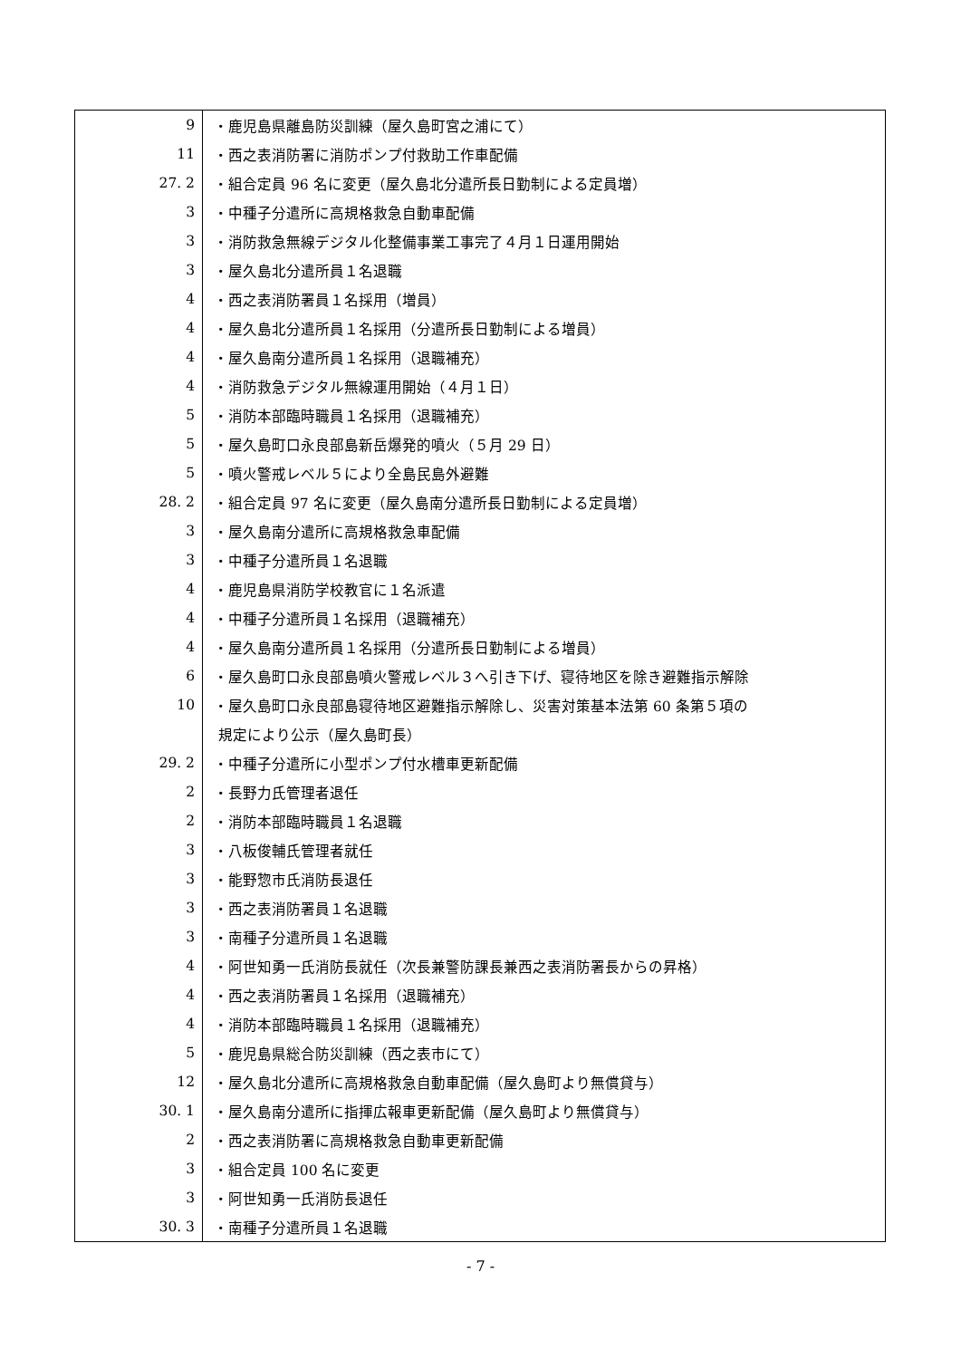| 9 | ・鹿児島県離島防災訓練（屋久島町宮之浦にて） |
| 11 | ・西之表消防署に消防ポンプ付救助工作車配備 |
| 27. 2 | ・組合定員 96 名に変更（屋久島北分遣所長日勤制による定員増） |
| 3 | ・中種子分遣所に高規格救急自動車配備 |
| 3 | ・消防救急無線デジタル化整備事業工事完了４月１日運用開始 |
| 3 | ・屋久島北分遣所員１名退職 |
| 4 | ・西之表消防署員１名採用（増員） |
| 4 | ・屋久島北分遣所員１名採用（分遣所長日勤制による増員） |
| 4 | ・屋久島南分遣所員１名採用（退職補充） |
| 4 | ・消防救急デジタル無線運用開始（４月１日） |
| 5 | ・消防本部臨時職員１名採用（退職補充） |
| 5 | ・屋久島町口永良部島新岳爆発的噴火（５月 29 日） |
| 5 | ・噴火警戒レベル５により全島民島外避難 |
| 28. 2 | ・組合定員 97 名に変更（屋久島南分遣所長日勤制による定員増） |
| 3 | ・屋久島南分遣所に高規格救急車配備 |
| 3 | ・中種子分遣所員１名退職 |
| 4 | ・鹿児島県消防学校教官に１名派遣 |
| 4 | ・中種子分遣所員１名採用（退職補充） |
| 4 | ・屋久島南分遣所員１名採用（分遣所長日勤制による増員） |
| 6 | ・屋久島町口永良部島噴火警戒レベル３へ引き下げ、寝待地区を除き避難指示解除 |
| 10 | ・屋久島町口永良部島寝待地区避難指示解除し、災害対策基本法第 60 条第５項の |
| | 規定により公示（屋久島町長） |
| 29. 2 | ・中種子分遣所に小型ポンプ付水槽車更新配備 |
| 2 | ・長野力氏管理者退任 |
| 2 | ・消防本部臨時職員１名退職 |
| 3 | ・八板俊輔氏管理者就任 |
| 3 | ・能野惣市氏消防長退任 |
| 3 | ・西之表消防署員１名退職 |
| 3 | ・南種子分遣所員１名退職 |
| 4 | ・阿世知勇一氏消防長就任（次長兼警防課長兼西之表消防署長からの昇格） |
| 4 | ・西之表消防署員１名採用（退職補充） |
| 4 | ・消防本部臨時職員１名採用（退職補充） |
| 5 | ・鹿児島県総合防災訓練（西之表市にて） |
| 12 | ・屋久島北分遣所に高規格救急自動車配備（屋久島町より無償貸与） |
| 30. 1 | ・屋久島南分遣所に指揮広報車更新配備（屋久島町より無償貸与） |
| 2 | ・西之表消防署に高規格救急自動車更新配備 |
| 3 | ・組合定員 100 名に変更 |
| 3 | ・阿世知勇一氏消防長退任 |
| 30. 3 | ・南種子分遣所員１名退職 |
- 7 -